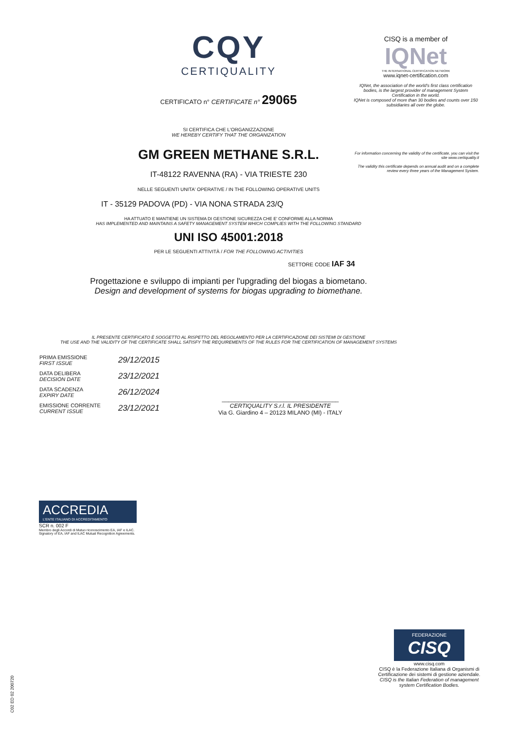CISQ is a member of
IQNet
THE INTERNATIONAL CERTIFICATION NETWORK
www.iqnet-certification.com
IQNet, the association of the world's first class certification bodies, is the largest provider of management System Certification in the world.
IQNet is composed of more than 30 bodies and counts over 150 subsidiaries all over the globe.
For information concerning the validity of the certificate, you can visit the site www.certiquality.it
The validity this certificate depends on annual audit and on a complete review every three years of the Management System.
CQY
CERTIQUALITY
CERTIFICATO n° CERTIFICATE n° 29065
SI CERTIFICA CHE L'ORGANIZZAZIONE
WE HEREBY CERTIFY THAT THE ORGANIZATION
GM GREEN METHANE S.R.L.
IT-48122 RAVENNA (RA) - VIA TRIESTE 230
NELLE SEGUENTI UNITA' OPERATIVE / IN THE FOLLOWING OPERATIVE UNITS
IT - 35129 PADOVA (PD) - VIA NONA STRADA 23/Q
HA ATTUATO E MANTIENE UN SISTEMA DI GESTIONE SICUREZZA CHE E' CONFORME ALLA NORMA
HAS IMPLEMENTED AND MAINTAINS A SAFETY MANAGEMENT SYSTEM WHICH COMPLIES WITH THE FOLLOWING STANDARD
UNI ISO 45001:2018
PER LE SEGUENTI ATTIVITÀ / FOR THE FOLLOWING ACTIVITIES
SETTORE CODE IAF 34
Progettazione e sviluppo di impianti per l'upgrading del biogas a biometano.
Design and development of systems for biogas upgrading to biomethane.
IL PRESENTE CERTIFICATO È SOGGETTO AL RISPETTO DEL REGOLAMENTO PER LA CERTIFICAZIONE DEI SISTEMI DI GESTIONE
THE USE AND THE VALIDITY OF THE CERTIFICATE SHALL SATISFY THE REQUIREMENTS OF THE RULES FOR THE CERTIFICATION OF MANAGEMENT SYSTEMS
| PRIMA EMISSIONE FIRST ISSUE | 29/12/2015 |
| DATA DELIBERA DECISION DATE | 23/12/2021 |
| DATA SCADENZA EXPIRY DATE | 26/12/2024 |
| EMISSIONE CORRENTE CURRENT ISSUE | 23/12/2021 |
____________________________________
CERTIQUALITY S.r.l. IL PRESIDENTE
Via G. Giardino 4 – 20123 MILANO (MI) - ITALY
ACCREDIA
L'ENTE ITALIANO DI ACCREDITAMENTO
SCR n. 002 F
Membro degli Accordi di Mutuo riconoscimento EA, IAF e ILAC.
Signatory of EA, IAF and ILAC Mutual Recognition Agreements.
C02 ED 02 200720
FEDERAZIONE
CISQ
www.cisq.com
CISQ è la Federazione Italiana di Organismi di Certificazione dei sistemi di gestione aziendale.
CISQ is the Italian Federation of management system Certification Bodies.